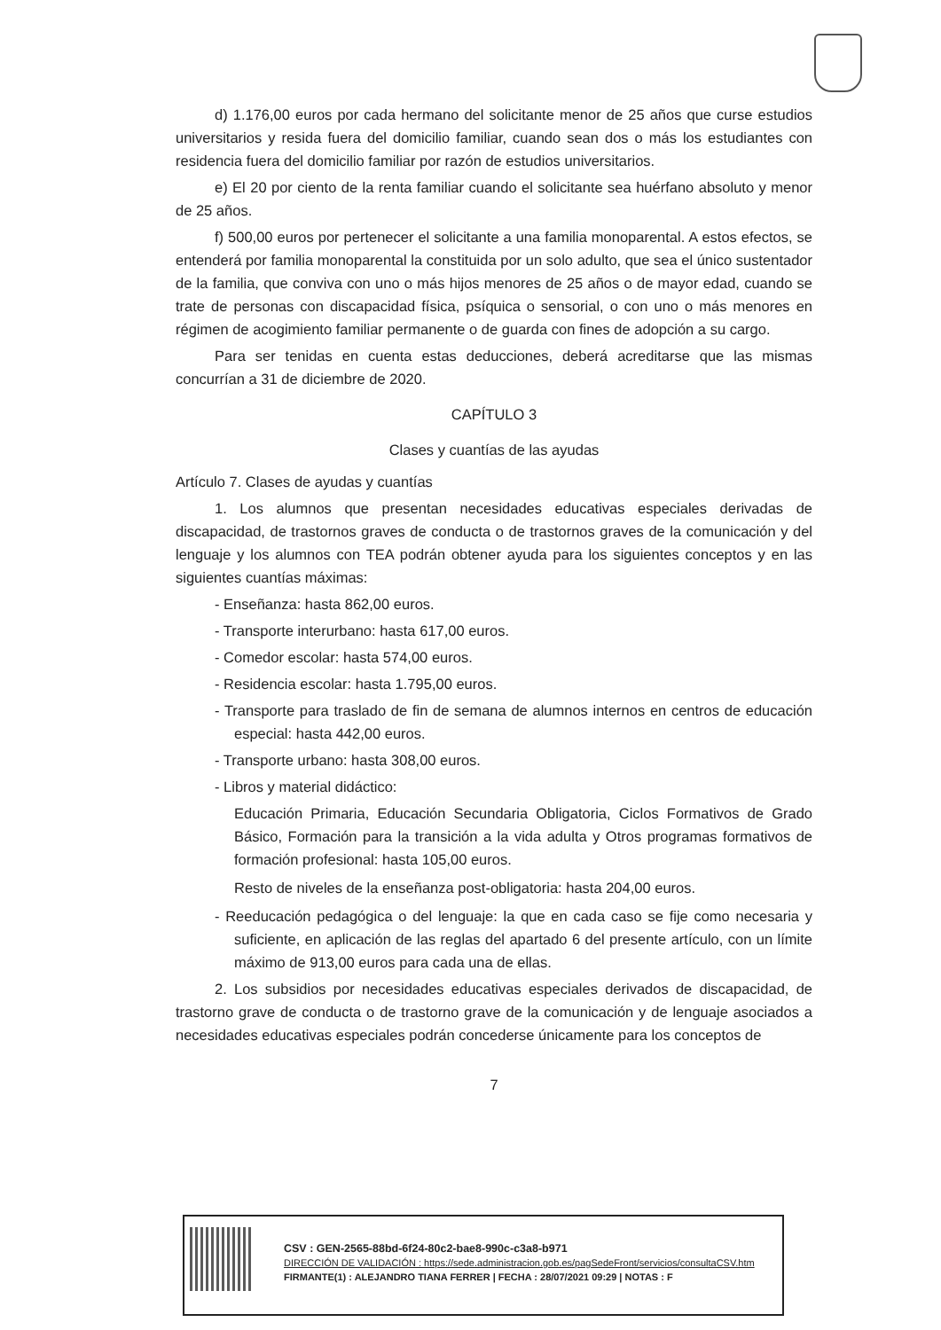d) 1.176,00 euros por cada hermano del solicitante menor de 25 años que curse estudios universitarios y resida fuera del domicilio familiar, cuando sean dos o más los estudiantes con residencia fuera del domicilio familiar por razón de estudios universitarios.
e) El 20 por ciento de la renta familiar cuando el solicitante sea huérfano absoluto y menor de 25 años.
f) 500,00 euros por pertenecer el solicitante a una familia monoparental. A estos efectos, se entenderá por familia monoparental la constituida por un solo adulto, que sea el único sustentador de la familia, que conviva con uno o más hijos menores de 25 años o de mayor edad, cuando se trate de personas con discapacidad física, psíquica o sensorial, o con uno o más menores en régimen de acogimiento familiar permanente o de guarda con fines de adopción a su cargo.
Para ser tenidas en cuenta estas deducciones, deberá acreditarse que las mismas concurrían a 31 de diciembre de 2020.
CAPÍTULO 3
Clases y cuantías de las ayudas
Artículo 7. Clases de ayudas y cuantías
1. Los alumnos que presentan necesidades educativas especiales derivadas de discapacidad, de trastornos graves de conducta o de trastornos graves de la comunicación y del lenguaje y los alumnos con TEA podrán obtener ayuda para los siguientes conceptos y en las siguientes cuantías máximas:
- Enseñanza: hasta 862,00 euros.
- Transporte interurbano: hasta 617,00 euros.
- Comedor escolar: hasta 574,00 euros.
- Residencia escolar: hasta 1.795,00 euros.
- Transporte para traslado de fin de semana de alumnos internos en centros de educación especial: hasta 442,00 euros.
- Transporte urbano: hasta 308,00 euros.
- Libros y material didáctico:
Educación Primaria, Educación Secundaria Obligatoria, Ciclos Formativos de Grado Básico, Formación para la transición a la vida adulta y Otros programas formativos de formación profesional: hasta 105,00 euros.
Resto de niveles de la enseñanza post-obligatoria: hasta 204,00 euros.
- Reeducación pedagógica o del lenguaje: la que en cada caso se fije como necesaria y suficiente, en aplicación de las reglas del apartado 6 del presente artículo, con un límite máximo de 913,00 euros para cada una de ellas.
2. Los subsidios por necesidades educativas especiales derivados de discapacidad, de trastorno grave de conducta o de trastorno grave de la comunicación y de lenguaje asociados a necesidades educativas especiales podrán concederse únicamente para los conceptos de
7
CSV : GEN-2565-88bd-6f24-80c2-bae8-990c-c3a8-b971
DIRECCIÓN DE VALIDACIÓN : https://sede.administracion.gob.es/pagSedeFront/servicios/consultaCSV.htm
FIRMANTE(1) : ALEJANDRO TIANA FERRER | FECHA : 28/07/2021 09:29 | NOTAS : F